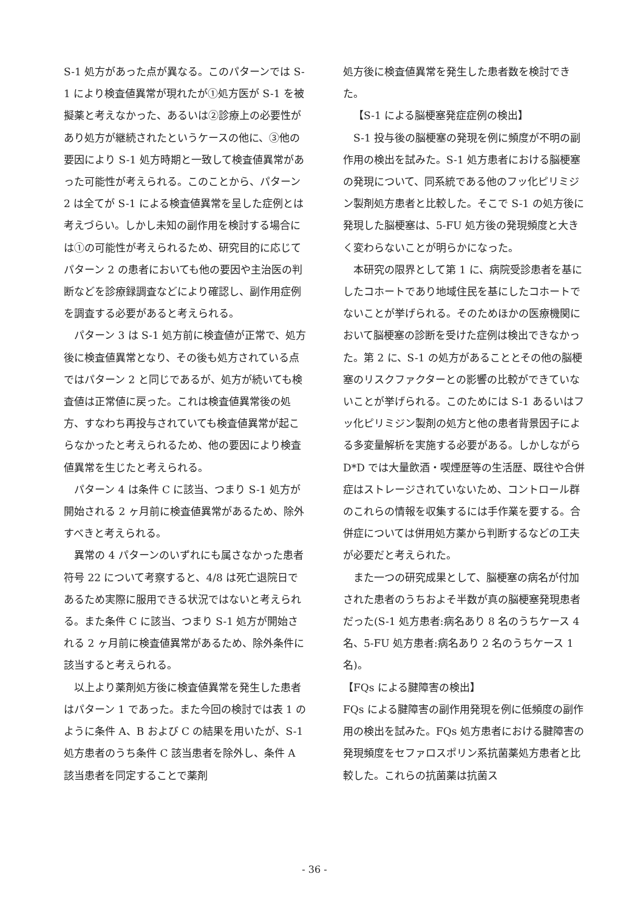S-1 処方があった点が異なる。このパターンでは S-1 により検査値異常が現れたが①処方医が S-1 を被擬薬と考えなかった、あるいは②診療上の必要性があり処方が継続されたというケースの他に、③他の要因により S-1 処方時期と一致して検査値異常があった可能性が考えられる。このことから、パターン 2 は全てが S-1 による検査値異常を呈した症例とは考えづらい。しかし未知の副作用を検討する場合には①の可能性が考えられるため、研究目的に応じてパターン 2 の患者においても他の要因や主治医の判断などを診療録調査などにより確認し、副作用症例を調査する必要があると考えられる。
パターン 3 は S-1 処方前に検査値が正常で、処方後に検査値異常となり、その後も処方されている点ではパターン 2 と同じであるが、処方が続いても検査値は正常値に戻った。これは検査値異常後の処方、すなわち再投与されていても検査値異常が起こらなかったと考えられるため、他の要因により検査値異常を生じたと考えられる。
パターン 4 は条件 C に該当、つまり S-1 処方が開始される 2 ヶ月前に検査値異常があるため、除外すべきと考えられる。
異常の 4 パターンのいずれにも属さなかった患者符号 22 について考察すると、4/8 は死亡退院日であるため実際に服用できる状況ではないと考えられる。また条件 C に該当、つまり S-1 処方が開始される 2 ヶ月前に検査値異常があるため、除外条件に該当すると考えられる。
以上より薬剤処方後に検査値異常を発生した患者はパターン 1 であった。また今回の検討では表 1 のように条件 A、B および C の結果を用いたが、S-1 処方患者のうち条件 C 該当患者を除外し、条件 A 該当患者を同定することで薬剤
処方後に検査値異常を発生した患者数を検討できた。
【S-1 による脳梗塞発症症例の検出】
S-1 投与後の脳梗塞の発現を例に頻度が不明の副作用の検出を試みた。S-1 処方患者における脳梗塞の発現について、同系統である他のフッ化ピリミジン製剤処方患者と比較した。そこで S-1 の処方後に発現した脳梗塞は、5-FU 処方後の発現頻度と大きく変わらないことが明らかになった。
本研究の限界として第 1 に、病院受診患者を基にしたコホートであり地域住民を基にしたコホートでないことが挙げられる。そのためほかの医療機関において脳梗塞の診断を受けた症例は検出できなかった。第 2 に、S-1 の処方があることとその他の脳梗塞のリスクファクターとの影響の比較ができていないことが挙げられる。このためには S-1 あるいはフッ化ピリミジン製剤の処方と他の患者背景因子による多変量解析を実施する必要がある。しかしながら D*D では大量飲酒・喫煙歴等の生活歴、既往や合併症はストレージされていないため、コントロール群のこれらの情報を収集するには手作業を要する。合併症については併用処方薬から判断するなどの工夫が必要だと考えられた。
また一つの研究成果として、脳梗塞の病名が付加された患者のうちおよそ半数が真の脳梗塞発現患者だった(S-1 処方患者:病名あり 8 名のうちケース 4 名、5-FU 処方患者:病名あり 2 名のうちケース 1 名)。
【FQs による腱障害の検出】
FQs による腱障害の副作用発現を例に低頻度の副作用の検出を試みた。FQs 処方患者における腱障害の発現頻度をセファロスポリン系抗菌薬処方患者と比較した。これらの抗菌薬は抗菌ス
- 36 -